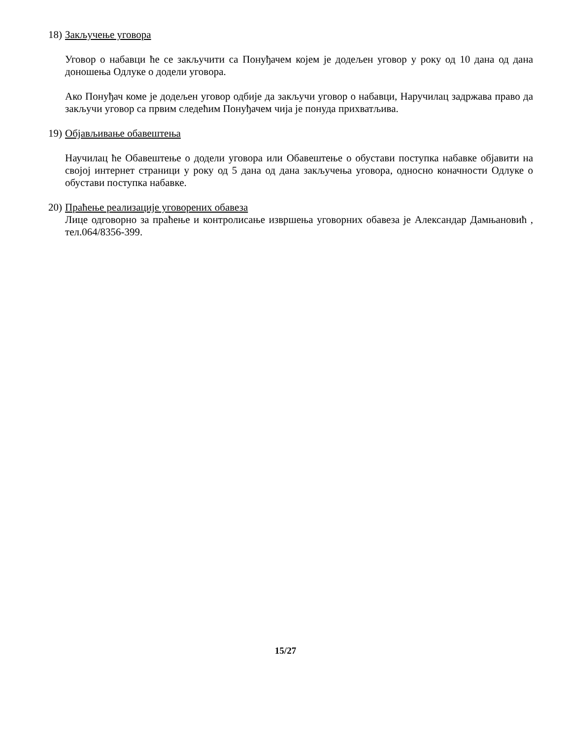18) Закључење уговора
Уговор о набавци ће се закључити са Понуђачем којем је додељен уговор у року од 10 дана од дана доношења Одлуке о додели уговора.
Ако Понуђач коме је додељен уговор одбије да закључи уговор о набавци, Наручилац задржава право да закључи уговор са првим следећим Понуђачем чија је понуда прихватљива.
19) Објављивање обавештења
Научилац ће Обавештење о додели уговора или Обавештење о обустави поступка набавке објавити на својој интернет страници у року од 5 дана од дана закључења уговора, односно коначности Одлуке о обустави поступка набавке.
20) Праћење реализације уговорених обавеза
Лице одговорно за праћење и контролисање извршења уговорних обавеза је Александар Дамњановић , тел.064/8356-399.
15/27